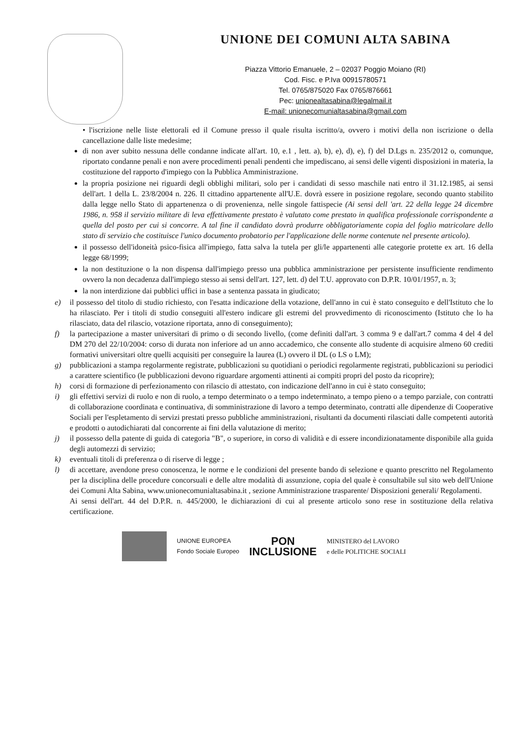UNIONE DEI COMUNI ALTA SABINA
Piazza Vittorio Emanuele, 2 – 02037 Poggio Moiano (RI)
Cod. Fisc. e P.Iva 00915780571
Tel. 0765/875020 Fax 0765/876661
Pec: unionealtasabina@legalmail.it
E-mail: unionecomunialtasabina@gmail.com
• l'iscrizione nelle liste elettorali ed il Comune presso il quale risulta iscritto/a, ovvero i motivi della non iscrizione o della cancellazione dalle liste medesime;
di non aver subito nessuna delle condanne indicate all'art. 10, e.1 , lett. a), b), e), d), e), f) del D.Lgs n. 235/2012 o, comunque, riportato condanne penali e non avere procedimenti penali pendenti che impediscano, ai sensi delle vigenti disposizioni in materia, la costituzione del rapporto d'impiego con la Pubblica Amministrazione.
la propria posizione nei riguardi degli obblighi militari, solo per i candidati di sesso maschile nati entro il 31.12.1985, ai sensi dell'art. 1 della L. 23/8/2004 n. 226. Il cittadino appartenente all'U.E. dovrà essere in posizione regolare, secondo quanto stabilito dalla legge nello Stato di appartenenza o di provenienza, nelle singole fattispecie (Ai sensi dell 'art. 22 della legge 24 dicembre 1986, n. 958 il servizio militare di leva effettivamente prestato è valutato come prestato in qualifica professionale corrispondente a quella del posto per cui si concorre. A tal fine il candidato dovrà produrre obbligatoriamente copia del foglio matricolare dello stato di servizio che costituisce l'unico documento probatorio per l'applicazione delle norme contenute nel presente articolo).
il possesso dell'idoneità psico-fisica all'impiego, fatta salva la tutela per gli/le appartenenti alle categorie protette ex art. 16 della legge 68/1999;
la non destituzione o la non dispensa dall'impiego presso una pubblica amministrazione per persistente insufficiente rendimento ovvero la non decadenza dall'impiego stesso ai sensi dell'art. 127, lett. d) del T.U. approvato con D.P.R. 10/01/1957, n. 3;
la non interdizione dai pubblici uffici in base a sentenza passata in giudicato;
e) il possesso del titolo di studio richiesto, con l'esatta indicazione della votazione, dell'anno in cui è stato conseguito e dell'Istituto che lo ha rilasciato. Per i titoli di studio conseguiti all'estero indicare gli estremi del provvedimento di riconoscimento (Istituto che lo ha rilasciato, data del rilascio, votazione riportata, anno di conseguimento);
f) la partecipazione a master universitari di primo o di secondo livello, (come definiti dall'art. 3 comma 9 e dall'art.7 comma 4 del 4 del DM 270 del 22/10/2004: corso di durata non inferiore ad un anno accademico, che consente allo studente di acquisire almeno 60 crediti formativi universitari oltre quelli acquisiti per conseguire la laurea (L) ovvero il DL (o LS o LM);
g) pubblicazioni a stampa regolarmente registrate, pubblicazioni su quotidiani o periodici regolarmente registrati, pubblicazioni su periodici a carattere scientifico (le pubblicazioni devono riguardare argomenti attinenti ai compiti propri del posto da ricoprire);
h) corsi di formazione di perfezionamento con rilascio di attestato, con indicazione dell'anno in cui è stato conseguito;
i) gli effettivi servizi di ruolo e non di ruolo, a tempo determinato o a tempo indeterminato, a tempo pieno o a tempo parziale, con contratti di collaborazione coordinata e continuativa, di somministrazione di lavoro a tempo determinato, contratti alle dipendenze di Cooperative Sociali per l'espletamento di servizi prestati presso pubbliche amministrazioni, risultanti da documenti rilasciati dalle competenti autorità e prodotti o autodichiarati dal concorrente ai fini della valutazione di merito;
j) il possesso della patente di guida di categoria "B", o superiore, in corso di validità e di essere incondizionatamente disponibile alla guida degli automezzi di servizio;
k) eventuali titoli di preferenza o di riserve di legge ;
l) di accettare, avendone preso conoscenza, le norme e le condizioni del presente bando di selezione e quanto prescritto nel Regolamento per la disciplina delle procedure concorsuali e delle altre modalità di assunzione, copia del quale è consultabile sul sito web dell'Unione dei Comuni Alta Sabina, www.unionecomunialtasabina.it , sezione Amministrazione trasparente/ Disposizioni generali/ Regolamenti.
Ai sensi dell'art. 44 del D.P.R. n. 445/2000, le dichiarazioni di cui al presente articolo sono rese in sostituzione della relativa certificazione.
UNIONE EUROPEA
Fondo Sociale Europeo
PON
INCLUSIONE
MINISTERO del LAVORO
e delle POLITICHE SOCIALI